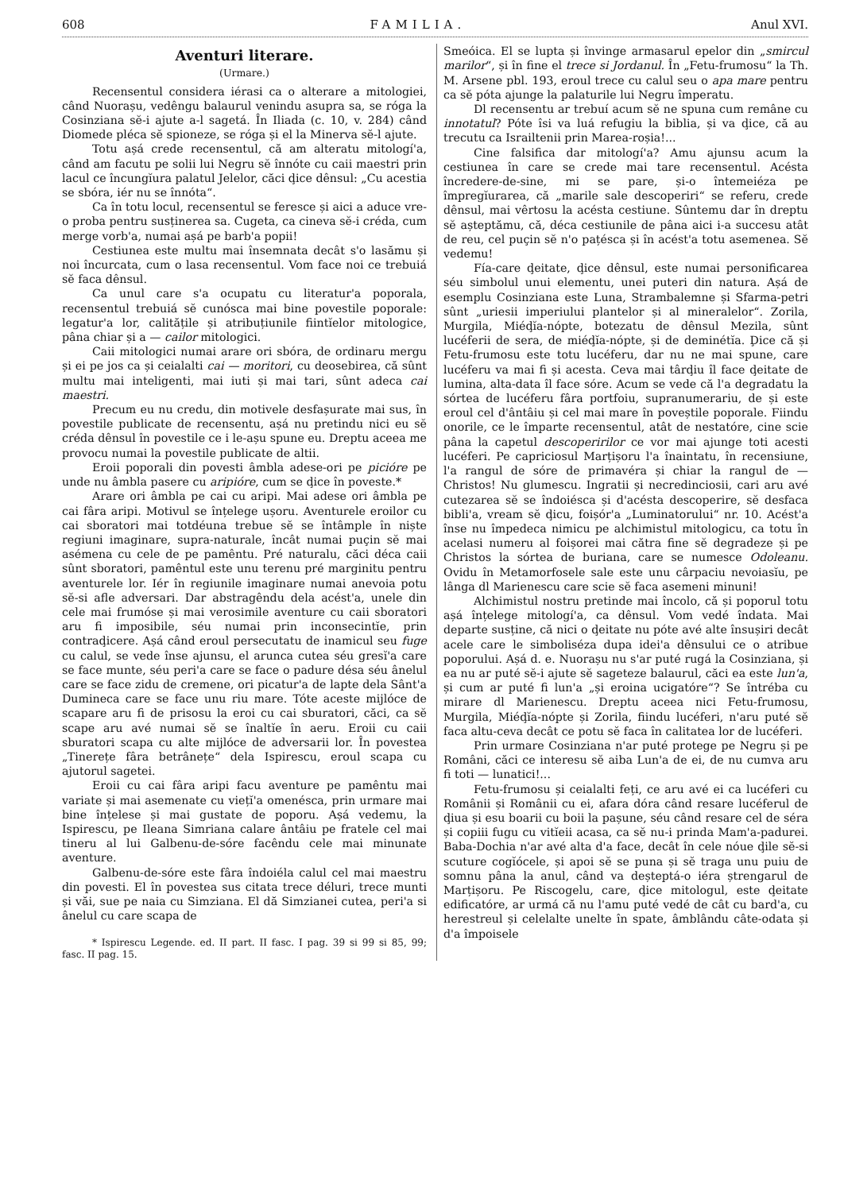608 FAMILIA. Anul XVI.
Aventuri literare.
(Urmare.)
Recensentul considera iérasi ca o alterare a mitologiei, când Nuorașu, vedêngu balaurul venindu asupra sa, se róga la Cosinziana sĕ-i ajute a-l sagetá. În Iliada (c. 10, v. 284) când Diomede pléca sĕ spioneze, se róga și el la Minerva sĕ-l ajute.
Totu așá crede recensentul, că am alteratu mitologí'a, când am facutu pe solii lui Negru sĕ înnóte cu caii maestri prin lacul ce încungĭura palatul Jelelor, căci ḑice dênsul: „Cu acestia se sbóra, iér nu se înnóta“.
Ca în totu locul, recensentul se feresce și aici a aduce vre-o proba pentru susținerea sa. Cugeta, ca cineva sĕ-i créda, cum merge vorb'a, numai așá pe barb'a popii!
Cestiunea este multu mai însemnata decât s'o lasămu și noi încurcata, cum o lasa recensentul. Vom face noi ce trebuiá sĕ faca dênsul.
Ca unul care s'a ocupatu cu literatur'a poporala, recensentul trebuiá sĕ cunósca mai bine povestile poporale: legatur'a lor, calitățile și atribuțiunile fiintĭelor mitologice, pâna chiar și a — cailor mitologici.
Caii mitologici numai arare ori sbóra, de ordinaru mergu și ei pe jos ca și ceialalti cai — moritori, cu deosebirea, că sûnt multu mai inteligenti, mai iuti și mai tari, sûnt adeca cai maestri.
Precum eu nu credu, din motivele desfașurate mai sus, în povestile publicate de recensentu, așá nu pretindu nici eu sĕ créda dênsul în povestile ce i le-așu spune eu. Dreptu aceea me provocu numai la povestile publicate de altii.
Eroii poporali din povesti âmbla adese-ori pe picióre pe unde nu âmbla pasere cu aripióre, cum se ḑice în poveste.*
Arare ori âmbla pe cai cu aripi. Mai adese ori âmbla pe cai fâra aripi. Motivul se înțelege ușoru. Aventurele eroilor cu cai sboratori mai totdéuna trebue sĕ se întâmple în niște regiuni imaginare, supra-naturale, încât numai puçin sĕ mai asémena cu cele de pe pamêntu. Pré naturalu, căci déca caii sûnt sboratori, pamêntul este unu terenu pré marginitu pentru aventurele lor. Iér în regiunile imaginare numai anevoia potu sĕ-si afle adversari. Dar abstragêndu dela acést'a, unele din cele mai frumóse și mai verosimile aventure cu caii sboratori aru fi imposibile, séu numai prin inconsecintĭe, prin contraḑicere. Așá când eroul persecutatu de inamicul seu fuge cu calul, se vede înse ajunsu, el arunca cutea séu gresĭ'a care se face munte, séu peri'a care se face o padure désa séu ânelul care se face zidu de cremene, ori picatur'a de lapte dela Sânt'a Dumineca care se face unu riu mare. Tóte aceste mijlóce de scapare aru fi de prisosu la eroi cu cai sburatori, căci, ca sĕ scape aru avé numai sĕ se înaltĭe în aeru. Eroii cu caii sburatori scapa cu alte mijlóce de adversarii lor. În povestea „Tinerețe fâra betrânețe“ dela Ispirescu, eroul scapa cu ajutorul sagetei.
Eroii cu cai fâra aripi facu aventure pe pamêntu mai variate și mai asemenate cu viețĭ'a omenésca, prin urmare mai bine înțelese și mai gustate de poporu. Așá vedemu, la Ispirescu, pe Ileana Simriana calare ântâiu pe fratele cel mai tineru al lui Galbenu-de-sóre facêndu cele mai minunate aventure.
Galbenu-de-sóre este fâra îndoiéla calul cel mai maestru din povesti. El în povestea sus citata trece déluri, trece munti și văi, sue pe naia cu Simziana. El dă Simzianei cutea, peri'a si ânelul cu care scapa de
* Ispirescu Legende. ed. II part. II fasc. I pag. 39 si 99 si 85, 99; fasc. II pag. 15.
Smeóica. El se lupta și învinge armasarul epelor din „smircul marilor“, și în fine el trece si Jordanul. În „Fetu-frumosu“ la Th. M. Arsene pbl. 193, eroul trece cu calul seu o apa mare pentru ca sĕ póta ajunge la palaturile lui Negru împeratu.
Dl recensentu ar trebuí acum sĕ ne spuna cum remâne cu innotatul? Póte îsi va luá refugiu la biblia, și va ḑice, că au trecutu ca Israiltenii prin Marea-roșia!...
Cine falsifica dar mitologí'a? Amu ajunsu acum la cestiunea în care se crede mai tare recensentul. Acésta încredere-de-sine, mi se pare, și-o întemeiéza pe împregĭurarea, că „marile sale descoperiri“ se referu, crede dênsul, mai vêrtosu la acésta cestiune. Sûntemu dar în dreptu sĕ așteptămu, că, déca cestiunile de pâna aici i-a succesu atât de reu, cel puçin sĕ n'o pațésca și în acést'a totu asemenea. Sĕ vedemu!
Fía-care ḑeitate, ḑice dênsul, este numai personificarea séu simbolul unui elementu, unei puteri din natura. Așá de esemplu Cosinziana este Luna, Strambalemne și Sfarma-petri sûnt „uriesii imperiului plantelor și al mineralelor“. Zorila, Murgila, Miéḑĭa-nópte, botezatu de dênsul Mezila, sûnt lucéferii de sera, de miéḑĭa-nópte, și de deminétĭa. Ḑice că și Fetu-frumosu este totu lucéferu, dar nu ne mai spune, care lucéferu va mai fi și acesta. Ceva mai târḑiu îl face ḑeitate de lumina, alta-data îl face sóre. Acum se vede că l'a degradatu la sórtea de lucéferu fâra portfoiu, supranumerariu, de și este eroul cel d'ântâiu și cel mai mare în poveștile poporale. Fiindu onorile, ce le împarte recensentul, atât de nestatóre, cine scie pâna la capetul descoperirilor ce vor mai ajunge toti acesti lucéferi. Pe capriciosul Marțișoru l'a înaintatu, în recensiune, l'a rangul de sóre de primavéra și chiar la rangul de — Christos! Nu glumescu. Ingratii și necredinciosii, cari aru avé cutezarea sĕ se îndoiésca și d'acésta descoperire, sĕ desfaca bibli'a, vream sĕ ḑicu, foișór'a „Luminatorului“ nr. 10. Acést'a înse nu împedeca nimicu pe alchimistul mitologicu, ca totu în acelasi numeru al foișorei mai cătra fine sĕ degradeze și pe Christos la sórtea de buriana, care se numesce Odoleanu. Ovidu în Metamorfosele sale este unu cârpaciu nevoiasĭu, pe lânga dl Marienescu care scie sĕ faca asemeni minuni!
Alchimistul nostru pretinde mai încolo, că și poporul totu așá înțelege mitologí'a, ca dênsul. Vom vedé îndata. Mai departe susține, că nici o ḑeitate nu póte avé alte însușiri decât acele care le simboliséza dupa idei'a dênsului ce o atribue poporului. Așá d. e. Nuorașu nu s'ar puté rugá la Cosinziana, și ea nu ar puté sĕ-i ajute sĕ sageteze balaurul, căci ea este lun'a, și cum ar puté fi lun'a „și eroina ucigatóre“? Se întréba cu mirare dl Marienescu. Dreptu aceea nici Fetu-frumosu, Murgila, Miéḑĭa-nópte și Zorila, fiindu lucéferi, n'aru puté sĕ faca altu-ceva decât ce potu sĕ faca în calitatea lor de lucéferi.
Prin urmare Cosinziana n'ar puté protege pe Negru și pe Români, căci ce interesu sĕ aiba Lun'a de ei, de nu cumva aru fi toti — lunatici!...
Fetu-frumosu și ceialalti feți, ce aru avé ei ca lucéferi cu Românii și Românii cu ei, afara dóra când resare lucéferul de ḑiua și esu boarii cu boii la pașune, séu când resare cel de séra și copiii fugu cu vitĭeii acasa, ca sĕ nu-i prinda Mam'a-padurei. Baba-Dochia n'ar avé alta d'a face, decât în cele nóue ḑile sĕ-si scuture cogĭócele, și apoi sĕ se puna și sĕ traga unu puiu de somnu pâna la anul, când va deșteptá-o iéra ștrengarul de Marțișoru. Pe Riscogelu, care, ḑice mitologul, este ḑeitate edificatóre, ar urmá că nu l'amu puté vedé de cât cu bard'a, cu herestreul și celelalte unelte în spate, âmblându câte-odata și d'a împoisele